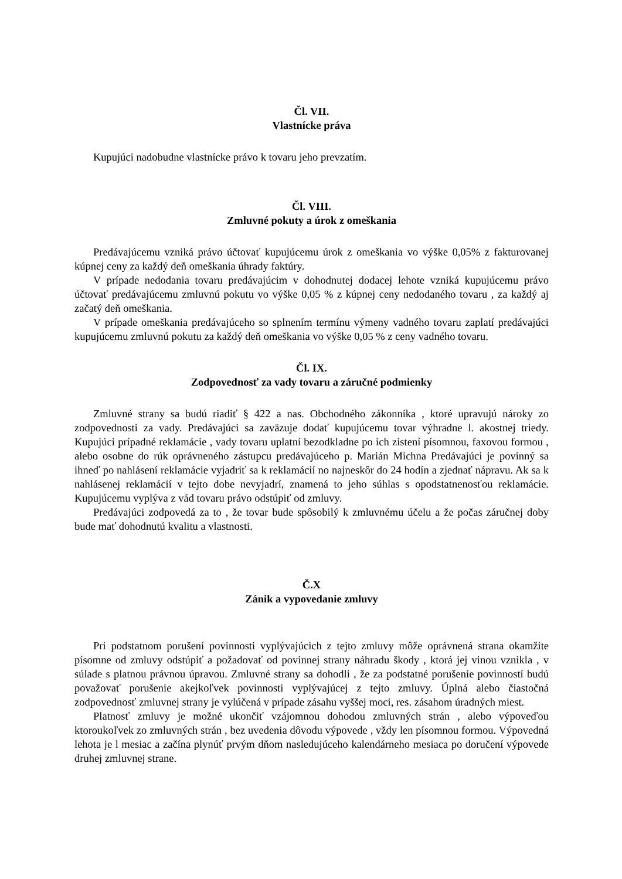Čl. VII.
Vlastnícke práva
Kupujúci nadobudne vlastnícke právo k tovaru jeho prevzatím.
Čl. VIII.
Zmluvné pokuty a úrok z omeškania
Predávajúcemu vzniká právo účtovať kupujúcemu úrok z omeškania vo výške 0,05% z fakturovanej kúpnej ceny za každý deň omeškania úhrady faktúry.
V prípade nedodania tovaru predávajúcim v dohodnutej dodacej lehote vzniká kupujúcemu právo účtovať predávajúcemu zmluvnú pokutu vo výške 0,05 % z kúpnej ceny nedodaného tovaru , za každý aj začatý deň omeškania.
V prípade omeškania predávajúceho so splnením termínu výmeny vadného tovaru zaplatí predávajúci kupujúcemu zmluvnú pokutu za každý deň omeškania vo výške 0,05 % z ceny vadného tovaru.
Čl. IX.
Zodpovednosť za vady tovaru a záručné podmienky
Zmluvné strany sa budú riadiť § 422 a nas. Obchodného zákonníka , ktoré upravujú nároky zo zodpovednosti za vady. Predávajúci sa zaväzuje dodať kupujúcemu tovar výhradne l. akostnej triedy. Kupujúci prípadné reklamácie , vady tovaru uplatní bezodkladne po ich zistení písomnou, faxovou formou , alebo osobne do rúk oprávneného zástupcu predávajúceho p. Marián Michna Predávajúci je povinný sa ihneď po nahlásení reklamácie vyjadriť sa k reklamácií no najneskôr do 24 hodín a zjednať nápravu. Ak sa k nahlásenej reklamácií v tejto dobe nevyjadrí, znamená to jeho súhlas s opodstatnenosťou reklamácie. Kupujúcemu vyplýva z vád tovaru právo odstúpiť od zmluvy.
Predávajúci zodpovedá za to , že tovar bude spôsobilý k zmluvnému účelu a že počas záručnej doby bude mať dohodnutú kvalitu a vlastnosti.
Č.X
Zánik a vypovedanie zmluvy
Pri podstatnom porušení povinnosti vyplývajúcich z tejto zmluvy môže oprávnená strana okamžite písomne od zmluvy odstúpiť a požadovať od povinnej strany náhradu škody , ktorá jej vinou vznikla , v súlade s platnou právnou úpravou. Zmluvné strany sa dohodli , že za podstatné porušenie povinností budú považovať porušenie akejkoľvek povinnosti vyplývajúcej z tejto zmluvy. Úplná alebo čiastočná zodpovednosť zmluvnej strany je vylúčená v prípade zásahu vyššej moci, res. zásahom úradných miest.
Platnosť zmluvy je možné ukončiť vzájomnou dohodou zmluvných strán , alebo výpoveďou ktoroukoľvek zo zmluvných strán , bez uvedenia dôvodu výpovede , vždy len písomnou formou. Výpovedná lehota je l mesiac a začína plynúť prvým dňom nasledujúceho kalendárneho mesiaca po doručení výpovede druhej zmluvnej strane.